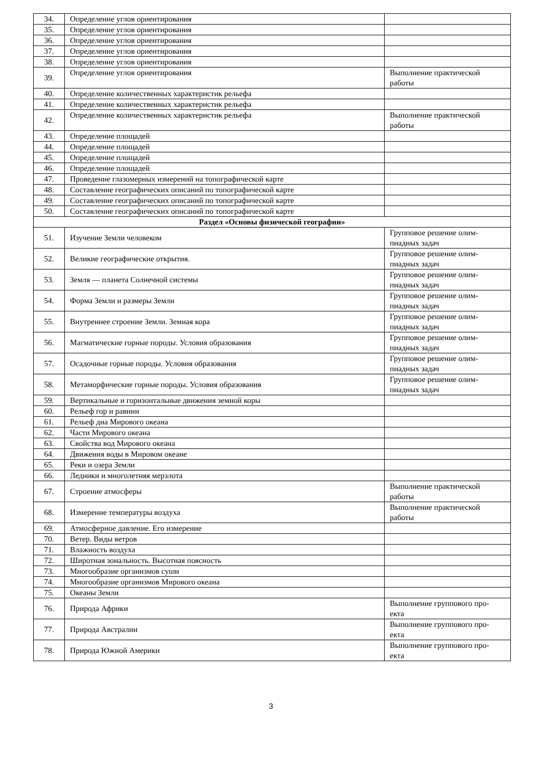| 34. | Определение углов ориентирования | |
| 35. | Определение углов ориентирования | |
| 36. | Определение углов ориентирования | |
| 37. | Определение углов ориентирования | |
| 38. | Определение углов ориентирования | |
| 39. | Определение углов ориентирования | Выполнение практической работы |
| 40. | Определение количественных характеристик рельефа | |
| 41. | Определение количественных характеристик рельефа | |
| 42. | Определение количественных характеристик рельефа | Выполнение практической работы |
| 43. | Определение площадей | |
| 44. | Определение площадей | |
| 45. | Определение площадей | |
| 46. | Определение площадей | |
| 47. | Проведение глазомерных измерений на топографической карте | |
| 48. | Составление географических описаний по топографической карте | |
| 49. | Составление географических описаний по топографической карте | |
| 50. | Составление географических описаний по топографической карте | |
| Раздел «Основы физической географии» | | |
| 51. | Изучение Земли человеком | Групповое решение олим- пиадных задач |
| 52. | Великие географические открытия. | Групповое решение олим- пиадных задач |
| 53. | Земля — планета Солнечной системы | Групповое решение олим- пиадных задач |
| 54. | Форма Земли и размеры Земли | Групповое решение олим- пиадных задач |
| 55. | Внутреннее строение Земли. Земная кора | Групповое решение олим- пиадных задач |
| 56. | Магматические горные породы. Условия образования | Групповое решение олим- пиадных задач |
| 57. | Осадочные горные породы. Условия образования | Групповое решение олим- пиадных задач |
| 58. | Метаморфические горные породы. Условия образования | Групповое решение олим- пиадных задач |
| 59. | Вертикальные и горизонтальные движения земной коры | |
| 60. | Рельеф гор и равнин | |
| 61. | Рельеф дна Мирового океана | |
| 62. | Части Мирового океана | |
| 63. | Свойства вод Мирового океана | |
| 64. | Движения воды в Мировом океане | |
| 65. | Реки и озера Земли | |
| 66. | Ледники и многолетняя мерзлота | |
| 67. | Строение атмосферы | Выполнение практической работы |
| 68. | Измерение температуры воздуха | Выполнение практической работы |
| 69. | Атмосферное давление. Его измерение | |
| 70. | Ветер. Виды ветров | |
| 71. | Влажность воздуха | |
| 72. | Широтная зональность. Высотная поясность | |
| 73. | Многообразие организмов суши | |
| 74. | Многообразие организмов Мирового океана | |
| 75. | Океаны Земли | |
| 76. | Природа Африки | Выполнение группового про- екта |
| 77. | Природа Австралии | Выполнение группового про- екта |
| 78. | Природа Южной Америки | Выполнение группового про- екта |
3